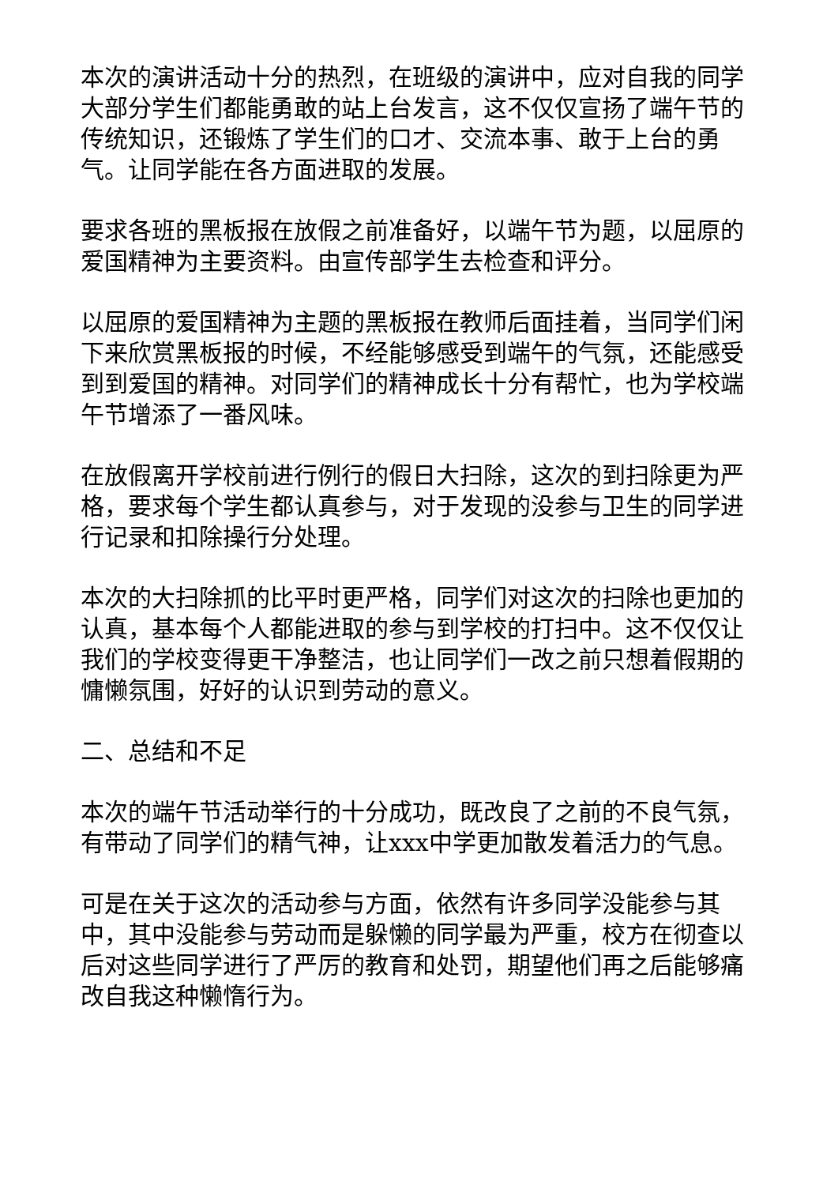本次的演讲活动十分的热烈，在班级的演讲中，应对自我的同学大部分学生们都能勇敢的站上台发言，这不仅仅宣扬了端午节的传统知识，还锻炼了学生们的口才、交流本事、敢于上台的勇气。让同学能在各方面进取的发展。
要求各班的黑板报在放假之前准备好，以端午节为题，以屈原的爱国精神为主要资料。由宣传部学生去检查和评分。
以屈原的爱国精神为主题的黑板报在教师后面挂着，当同学们闲下来欣赏黑板报的时候，不经能够感受到端午的气氛，还能感受到到爱国的精神。对同学们的精神成长十分有帮忙，也为学校端午节增添了一番风味。
在放假离开学校前进行例行的假日大扫除，这次的到扫除更为严格，要求每个学生都认真参与，对于发现的没参与卫生的同学进行记录和扣除操行分处理。
本次的大扫除抓的比平时更严格，同学们对这次的扫除也更加的认真，基本每个人都能进取的参与到学校的打扫中。这不仅仅让我们的学校变得更干净整洁，也让同学们一改之前只想着假期的慵懒氛围，好好的认识到劳动的意义。
二、总结和不足
本次的端午节活动举行的十分成功，既改良了之前的不良气氛，有带动了同学们的精气神，让xxx中学更加散发着活力的气息。
可是在关于这次的活动参与方面，依然有许多同学没能参与其中，其中没能参与劳动而是躲懒的同学最为严重，校方在彻查以后对这些同学进行了严厉的教育和处罚，期望他们再之后能够痛改自我这种懒惰行为。